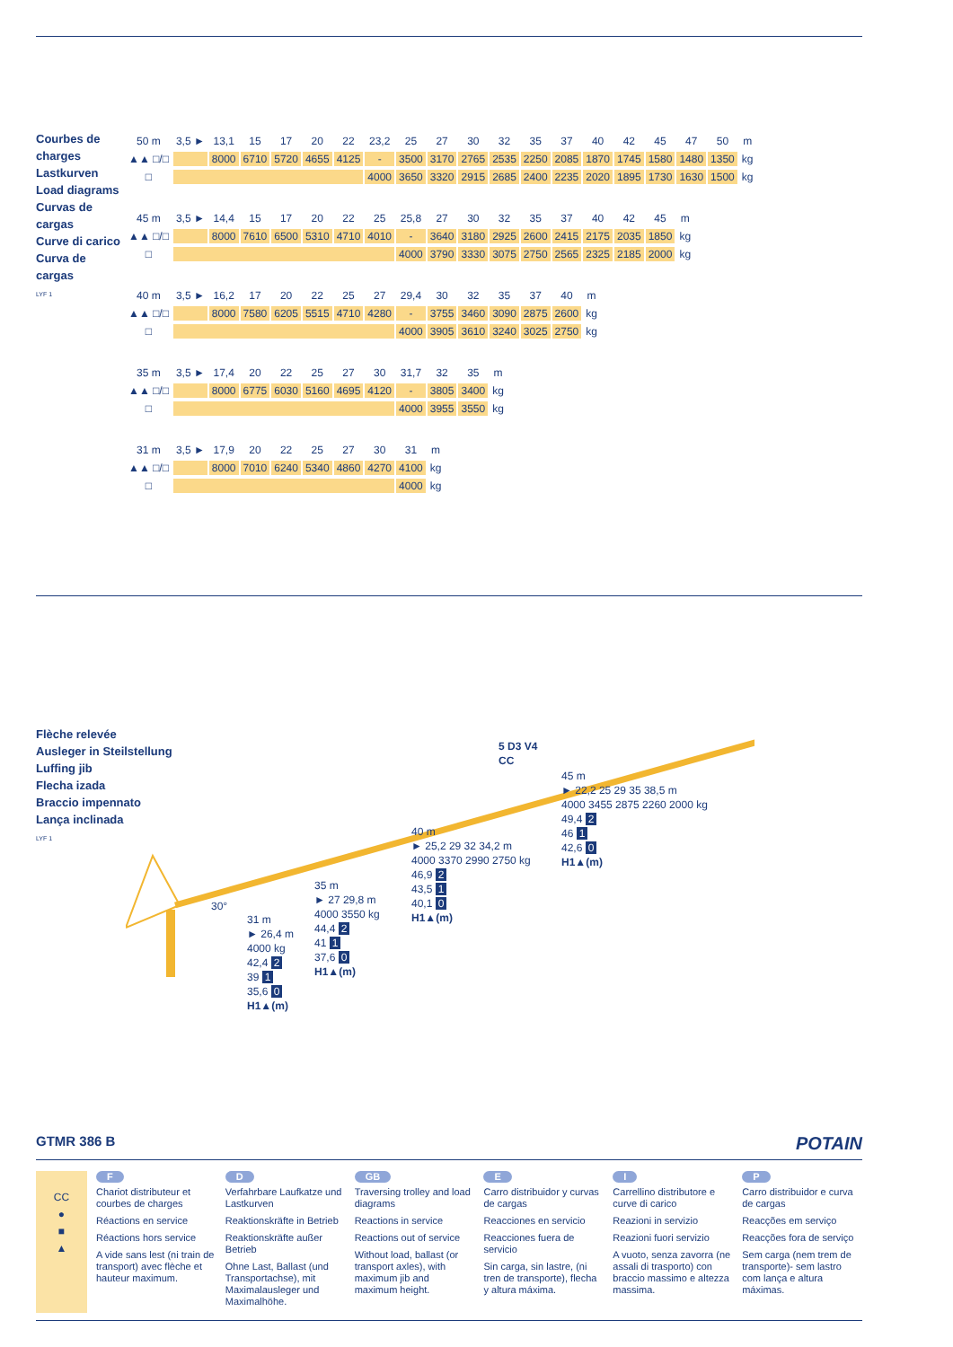Courbes de charges
Lastkurven
Load diagrams
Curvas de cargas
Curve di carico
Curva de cargas
LYF 1
| 50 m | 3,5 ► | 13,1 | 15 | 17 | 20 | 22 | 23,2 | 25 | 27 | 30 | 32 | 35 | 37 | 40 | 42 | 45 | 47 | 50 | m |
| ▲▲ □/□ | | 8000 | 6710 | 5720 | 4655 | 4125 | - | 3500 | 3170 | 2765 | 2535 | 2250 | 2085 | 1870 | 1745 | 1580 | 1480 | 1350 | kg |
| □ | | | | | | | 4000 | 3650 | 3320 | 2915 | 2685 | 2400 | 2235 | 2020 | 1895 | 1730 | 1630 | 1500 | kg |
| 45 m | 3,5 ► | 14,4 | 15 | 17 | 20 | 22 | 25 | 25,8 | 27 | 30 | 32 | 35 | 37 | 40 | 42 | 45 | m |
| ▲▲ □/□ | | 8000 | 7610 | 6500 | 5310 | 4710 | 4010 | - | 3640 | 3180 | 2925 | 2600 | 2415 | 2175 | 2035 | 1850 | kg |
| □ | | | | | | | | 4000 | 3790 | 3330 | 3075 | 2750 | 2565 | 2325 | 2185 | 2000 | kg |
| 40 m | 3,5 ► | 16,2 | 17 | 20 | 22 | 25 | 27 | 29,4 | 30 | 32 | 35 | 37 | 40 | m |
| ▲▲ □/□ | | 8000 | 7580 | 6205 | 5515 | 4710 | 4280 | - | 3755 | 3460 | 3090 | 2875 | 2600 | kg |
| □ | | | | | | | | 4000 | 3905 | 3610 | 3240 | 3025 | 2750 | kg |
| 35 m | 3,5 ► | 17,4 | 20 | 22 | 25 | 27 | 30 | 31,7 | 32 | 35 | m |
| ▲▲ □/□ | | 8000 | 6775 | 6030 | 5160 | 4695 | 4120 | - | 3805 | 3400 | kg |
| □ | | | | | | | | 4000 | 3955 | 3550 | kg |
| 31 m | 3,5 ► | 17,9 | 20 | 22 | 25 | 27 | 30 | 31 | m |
| ▲▲ □/□ | | 8000 | 7010 | 6240 | 5340 | 4860 | 4270 | 4100 | kg |
| □ | | | | | | | | 4000 | kg |
Flèche relevée
Ausleger in Steilstellung
Luffing jib
Flecha izada
Braccio impennato
Lança inclinada
LYF 1
30°
5 D3 V4
CC
31 m
► 26,4 m
4000 kg
42,4 2
39 1
35,6 0
H1▲(m)
35 m
► 27 29,8 m
4000 3550 kg
44,4 2
41 1
37,6 0
H1▲(m)
40 m
► 25,2 29 32 34,2 m
4000 3370 2990 2750 kg
46,9 2
43,5 1
40,1 0
H1▲(m)
45 m
► 22,2 25 29 35 38,5 m
4000 3455 2875 2260 2000 kg
49,4 2
46 1
42,6 0
H1▲(m)
GTMR 386 B POTAIN
CC
●
■
▲
F
Chariot distributeur et courbes de charges
Réactions en service
Réactions hors service
A vide sans lest (ni train de transport) avec flèche et hauteur maximum.
D
Verfahrbare Laufkatze und Lastkurven
Reaktionskräfte in Betrieb
Reaktionskräfte außer Betrieb
Ohne Last, Ballast (und Transportachse), mit Maximalausleger und Maximalhöhe.
GB
Traversing trolley and load diagrams
Reactions in service
Reactions out of service
Without load, ballast (or transport axles), with maximum jib and maximum height.
E
Carro distribuidor y curvas de cargas
Reacciones en servicio
Reacciones fuera de servicio
Sin carga, sin lastre, (ni tren de transporte), flecha y altura máxima.
I
Carrellino distributore e curve di carico
Reazioni in servizio
Reazioni fuori servizio
A vuoto, senza zavorra (ne assali di trasporto) con braccio massimo e altezza massima.
P
Carro distribuidor e curva de cargas
Reacções em serviço
Reacções fora de serviço
Sem carga (nem trem de transporte)- sem lastro com lança e altura máximas.